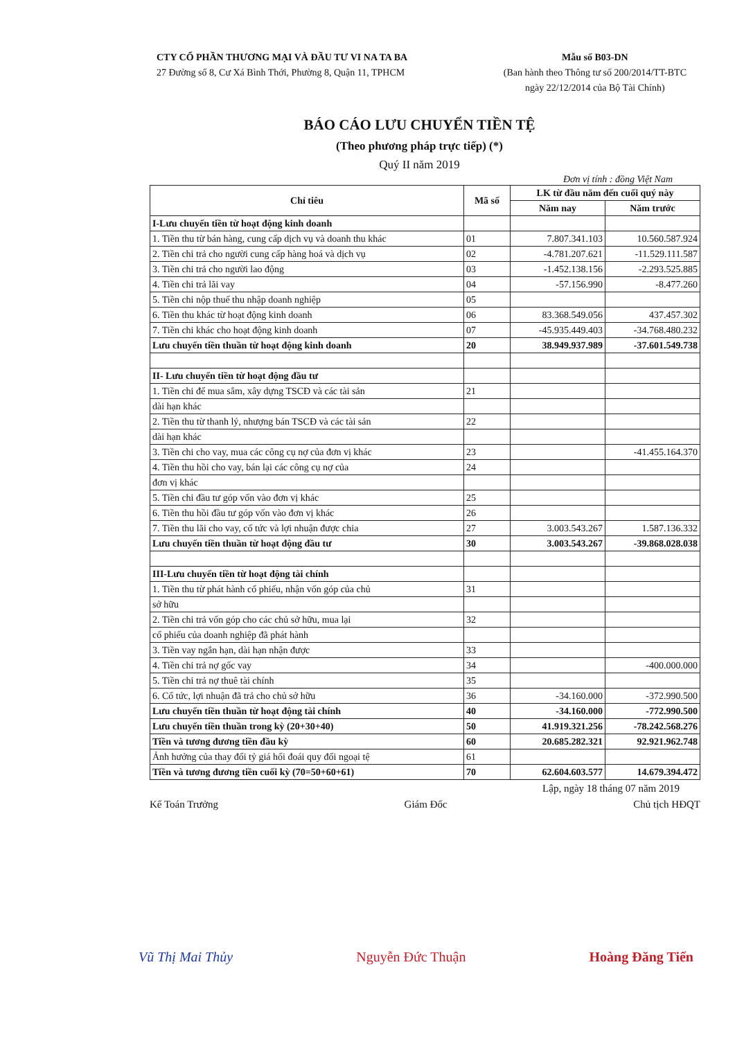CTY CỔ PHẦN THƯƠNG MẠI VÀ ĐẦU TƯ VI NA TA BA
27 Đường số 8, Cư Xá Bình Thới, Phường 8, Quận 11, TPHCM
Mẫu số B03-DN
(Ban hành theo Thông tư số 200/2014/TT-BTC
ngày 22/12/2014 của Bộ Tài Chính)
BÁO CÁO LƯU CHUYỂN TIỀN TỆ
(Theo phương pháp trực tiếp) (*)
Quý II năm 2019
Đơn vị tính : đồng Việt Nam
| Chỉ tiêu | Mã số | LK từ đầu năm đến cuối quý này | |
| --- | --- | --- | --- |
| | | Năm nay | Năm trước |
| I-Lưu chuyển tiền từ hoạt động kinh doanh | | | |
| 1. Tiền thu từ bán hàng, cung cấp dịch vụ và doanh thu khác | 01 | 7.807.341.103 | 10.560.587.924 |
| 2. Tiền chi trả cho người cung cấp hàng hoá và dịch vụ | 02 | -4.781.207.621 | -11.529.111.587 |
| 3. Tiền chi trả cho người lao động | 03 | -1.452.138.156 | -2.293.525.885 |
| 4. Tiền chi trả lãi vay | 04 | -57.156.990 | -8.477.260 |
| 5. Tiền chi nộp thuế thu nhập doanh nghiệp | 05 | | |
| 6. Tiền thu khác từ hoạt động kinh doanh | 06 | 83.368.549.056 | 437.457.302 |
| 7. Tiền chi khác cho hoạt động kinh doanh | 07 | -45.935.449.403 | -34.768.480.232 |
| Lưu chuyển tiền thuần từ hoạt động kinh doanh | 20 | 38.949.937.989 | -37.601.549.738 |
| II- Lưu chuyển tiền từ hoạt động đầu tư | | | |
| 1. Tiền chi để mua sắm, xây dựng TSCĐ và các tài sản | 21 | | |
| dài hạn khác | | | |
| 2. Tiền thu từ thanh lý, nhượng bán TSCĐ và các tài sản | 22 | | |
| dài hạn khác | | | |
| 3. Tiền chi cho vay, mua các công cụ nợ của đơn vị khác | 23 | | -41.455.164.370 |
| 4. Tiền thu hồi cho vay, bán lại các công cụ nợ của | 24 | | |
| đơn vị khác | | | |
| 5. Tiền chi đầu tư góp vốn vào đơn vị khác | 25 | | |
| 6. Tiền thu hồi đầu tư góp vốn vào đơn vị khác | 26 | | |
| 7. Tiền thu lãi cho vay, cổ tức và lợi nhuận được chia | 27 | 3.003.543.267 | 1.587.136.332 |
| Lưu chuyển tiền thuần từ hoạt động đầu tư | 30 | 3.003.543.267 | -39.868.028.038 |
| III-Lưu chuyển tiền từ hoạt động tài chính | | | |
| 1. Tiền thu từ phát hành cổ phiếu, nhận vốn góp của chủ | 31 | | |
| sở hữu | | | |
| 2. Tiền chi trả vốn góp cho các chủ sở hữu, mua lại | 32 | | |
| cổ phiếu của doanh nghiệp đã phát hành | | | |
| 3. Tiền vay ngắn hạn, dài hạn nhận được | 33 | | |
| 4. Tiền chi trả nợ gốc vay | 34 | | -400.000.000 |
| 5. Tiền chi trả nợ thuê tài chính | 35 | | |
| 6. Cổ tức, lợi nhuận đã trả cho chủ sở hữu | 36 | -34.160.000 | -372.990.500 |
| Lưu chuyển tiền thuần từ hoạt động tài chính | 40 | -34.160.000 | -772.990.500 |
| Lưu chuyển tiền thuần trong kỳ (20+30+40) | 50 | 41.919.321.256 | -78.242.568.276 |
| Tiền và tương đương tiền đầu kỳ | 60 | 20.685.282.321 | 92.921.962.748 |
| Ảnh hưởng của thay đổi tỷ giá hối đoái quy đổi ngoại tệ | 61 | | |
| Tiền và tương đương tiền cuối kỳ (70=50+60+61) | 70 | 62.604.603.577 | 14.679.394.472 |
Lập, ngày 18 tháng 07 năm 2019
Kế Toán Trưởng Giám Đốc Chủ tịch HĐQT
Vũ Thị Mai Thủy Nguyễn Đức Thuận Hoàng Đăng Tiến